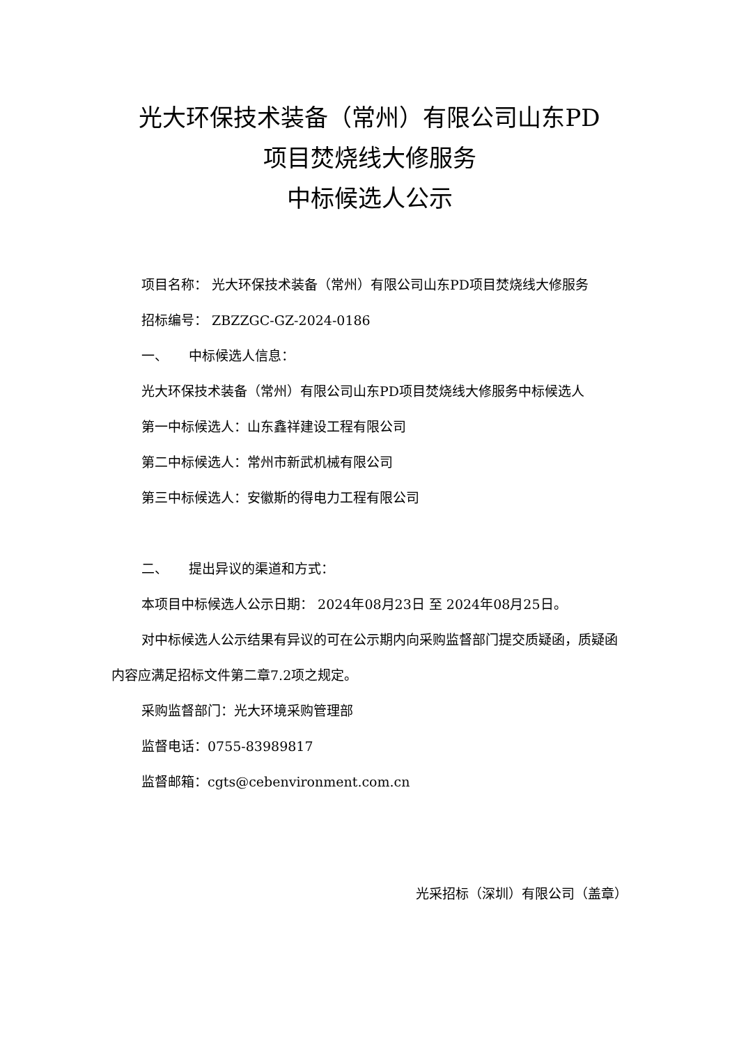光大环保技术装备（常州）有限公司山东PD
项目焚烧线大修服务
中标候选人公示
项目名称： 光大环保技术装备（常州）有限公司山东PD项目焚烧线大修服务
招标编号： ZBZZGC-GZ-2024-0186
一、 中标候选人信息：
光大环保技术装备（常州）有限公司山东PD项目焚烧线大修服务中标候选人
第一中标候选人：山东鑫祥建设工程有限公司
第二中标候选人：常州市新武机械有限公司
第三中标候选人：安徽斯的得电力工程有限公司
二、 提出异议的渠道和方式：
本项目中标候选人公示日期： 2024年08月23日 至 2024年08月25日。
对中标候选人公示结果有异议的可在公示期内向采购监督部门提交质疑函，质疑函内容应满足招标文件第二章7.2项之规定。
采购监督部门：光大环境采购管理部
监督电话：0755-83989817
监督邮箱：cgts@cebenvironment.com.cn
光采招标（深圳）有限公司（盖章）